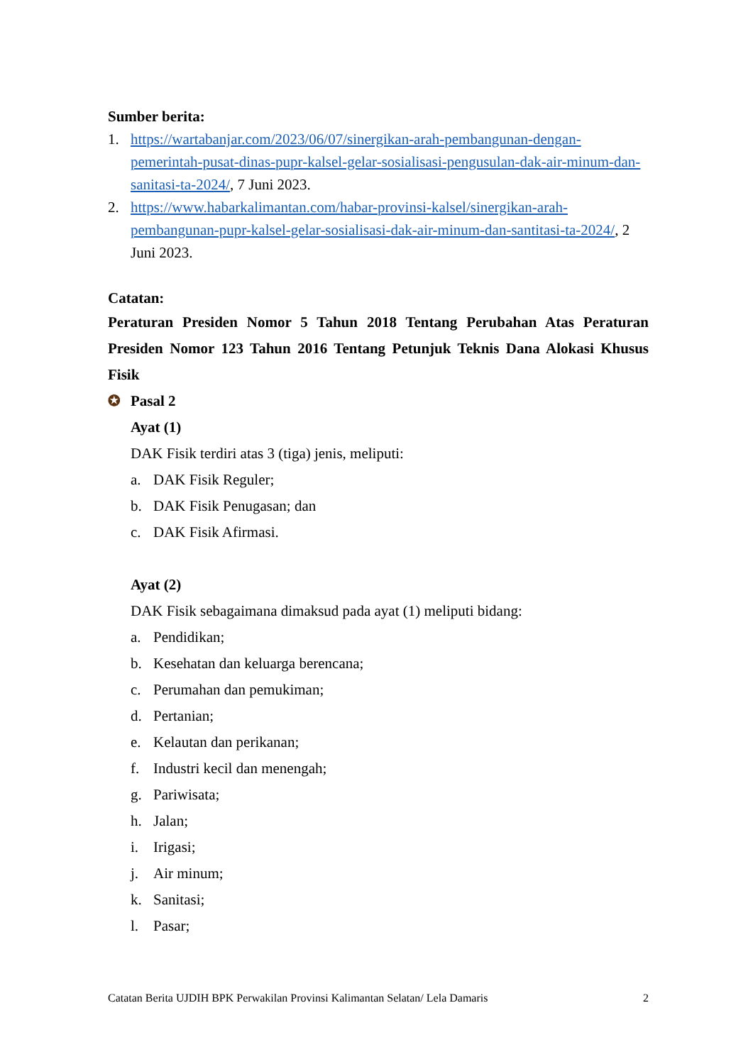Sumber berita:
1. https://wartabanjar.com/2023/06/07/sinergikan-arah-pembangunan-dengan-pemerintah-pusat-dinas-pupr-kalsel-gelar-sosialisasi-pengusulan-dak-air-minum-dan-sanitasi-ta-2024/, 7 Juni 2023.
2. https://www.habarkalimantan.com/habar-provinsi-kalsel/sinergikan-arah-pembangunan-pupr-kalsel-gelar-sosialisasi-dak-air-minum-dan-santitasi-ta-2024/, 2 Juni 2023.
Catatan:
Peraturan Presiden Nomor 5 Tahun 2018 Tentang Perubahan Atas Peraturan Presiden Nomor 123 Tahun 2016 Tentang Petunjuk Teknis Dana Alokasi Khusus Fisik
✪ Pasal 2
Ayat (1)
DAK Fisik terdiri atas 3 (tiga) jenis, meliputi:
a. DAK Fisik Reguler;
b. DAK Fisik Penugasan; dan
c. DAK Fisik Afirmasi.
Ayat (2)
DAK Fisik sebagaimana dimaksud pada ayat (1) meliputi bidang:
a. Pendidikan;
b. Kesehatan dan keluarga berencana;
c. Perumahan dan pemukiman;
d. Pertanian;
e. Kelautan dan perikanan;
f. Industri kecil dan menengah;
g. Pariwisata;
h. Jalan;
i. Irigasi;
j. Air minum;
k. Sanitasi;
l. Pasar;
Catatan Berita UJDIH BPK Perwakilan Provinsi Kalimantan Selatan/ Lela Damaris 2